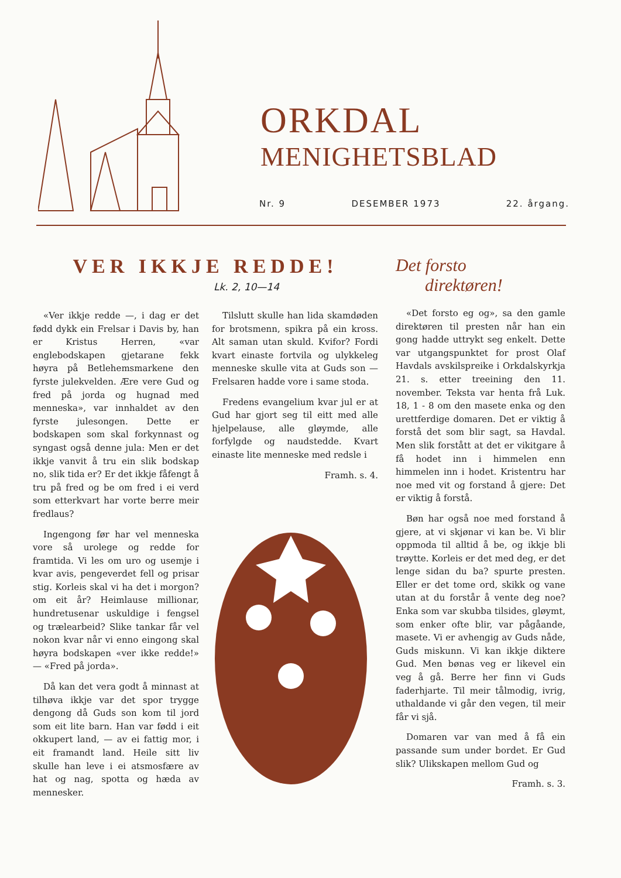ORKDAL
MENIGHETSBLAD
Nr. 9 DESEMBER 1973 22. årgang.
VER IKKJE REDDE!
Lk. 2, 10—14
«Ver ikkje redde —, i dag er det fødd dykk ein Frelsar i Davis by, han er Kristus Herren, «var englebodskapen gjetarane fekk høyra på Betlehemsmarkene den fyrste julekvelden. Ære vere Gud og fred på jorda og hugnad med menneska», var innhaldet av den fyrste julesongen. Dette er bodskapen som skal forkynnast og syngast også denne jula: Men er det ikkje vanvit å tru ein slik bodskap no, slik tida er? Er det ikkje fåfengt å tru på fred og be om fred i ei verd som etterkvart har vorte berre meir fredlaus?
Ingengong før har vel menneska vore så urolege og redde for framtida. Vi les om uro og usemje i kvar avis, pengeverdet fell og prisar stig. Korleis skal vi ha det i morgon? om eit år? Heimlause millionar, hundretusenar uskuldige i fengsel og trælearbeid? Slike tankar får vel nokon kvar når vi enno eingong skal høyra bodskapen «ver ikke redde!» — «Fred på jorda».
Då kan det vera godt å minnast at tilhøva ikkje var det spor trygge dengong då Guds son kom til jord som eit lite barn. Han var fødd i eit okkupert land, — av ei fattig mor, i eit framandt land. Heile sitt liv skulle han leve i ei atsmosfære av hat og nag, spotta og hæda av mennesker.
Tilslutt skulle han lida skamdøden for brotsmenn, spikra på ein kross. Alt saman utan skuld. Kvifor? Fordi kvart einaste fortvila og ulykkeleg menneske skulle vita at Guds son — Frelsaren hadde vore i same stoda.
Fredens evangelium kvar jul er at Gud har gjort seg til eitt med alle hjelpelause, alle gløymde, alle forfylgde og naudstedde. Kvart einaste lite menneske med redsle i
Framh. s. 4.
Det forsto
direktøren!
«Det forsto eg og», sa den gamle direktøren til presten når han ein gong hadde uttrykt seg enkelt. Dette var utgangspunktet for prost Olaf Havdals avskilspreike i Orkdalskyrkja 21. s. etter treeining den 11. november. Teksta var henta frå Luk. 18, 1 - 8 om den masete enka og den urettferdige domaren. Det er viktig å forstå det som blir sagt, sa Havdal. Men slik forstått at det er vikitgare å få hodet inn i himmelen enn himmelen inn i hodet. Kristentru har noe med vit og forstand å gjere: Det er viktig å forstå.
Bøn har også noe med forstand å gjere, at vi skjønar vi kan be. Vi blir oppmoda til alltid å be, og ikkje bli trøytte. Korleis er det med deg, er det lenge sidan du ba? spurte presten. Eller er det tome ord, skikk og vane utan at du forstår å vente deg noe? Enka som var skubba tilsides, gløymt, som enker ofte blir, var pågåande, masete. Vi er avhengig av Guds nåde, Guds miskunn. Vi kan ikkje diktere Gud. Men bønas veg er likevel ein veg å gå. Berre her finn vi Guds faderhjarte. Til meir tålmodig, ivrig, uthaldande vi går den vegen, til meir får vi sjå.
Domaren var van med å få ein passande sum under bordet. Er Gud slik? Ulikskapen mellom Gud og
Framh. s. 3.